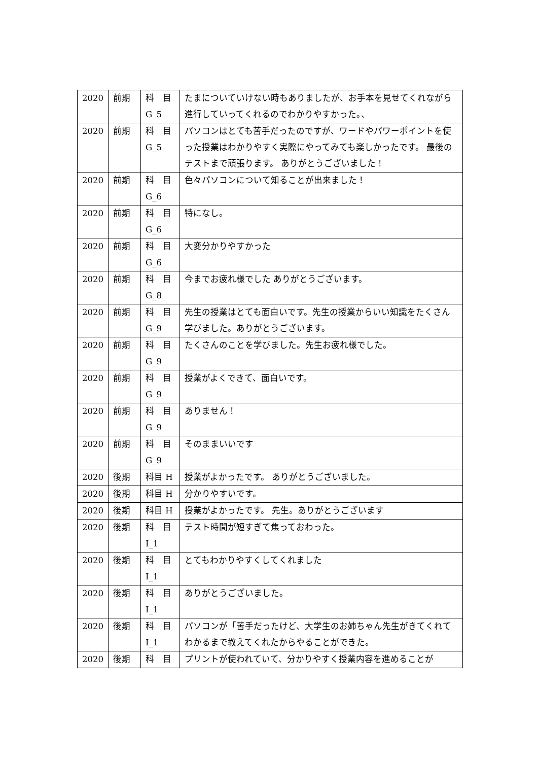| 2020 | 前期 | 科 目 G_5 | たまについていけない時もありましたが、お手本を見せてくれながら進行していってくれるのでわかりやすかった。、 |
| 2020 | 前期 | 科 目 G_5 | パソコンはとても苦手だったのですが、ワードやパワーポイントを使った授業はわかりやすく実際にやってみても楽しかったです。 最後のテストまで頑張ります。 ありがとうございました！ |
| 2020 | 前期 | 科 目 G_6 | 色々パソコンについて知ることが出来ました！ |
| 2020 | 前期 | 科 目 G_6 | 特になし。 |
| 2020 | 前期 | 科 目 G_6 | 大変分かりやすかった |
| 2020 | 前期 | 科 目 G_8 | 今までお疲れ様でした ありがとうございます。 |
| 2020 | 前期 | 科 目 G_9 | 先生の授業はとても面白いです。先生の授業からいい知識をたくさん学びました。ありがとうございます。 |
| 2020 | 前期 | 科 目 G_9 | たくさんのことを学びました。先生お疲れ様でした。 |
| 2020 | 前期 | 科 目 G_9 | 授業がよくできて、面白いです。 |
| 2020 | 前期 | 科 目 G_9 | ありません！ |
| 2020 | 前期 | 科 目 G_9 | そのままいいです |
| 2020 | 後期 | 科目 H | 授業がよかったです。 ありがとうございました。 |
| 2020 | 後期 | 科目 H | 分かりやすいです。 |
| 2020 | 後期 | 科目 H | 授業がよかったです。 先生。ありがとうございます |
| 2020 | 後期 | 科 目 I_1 | テスト時間が短すぎて焦っておわった。 |
| 2020 | 後期 | 科 目 I_1 | とてもわかりやすくしてくれました |
| 2020 | 後期 | 科 目 I_1 | ありがとうございました。 |
| 2020 | 後期 | 科 目 I_1 | パソコンが「苦手だったけど、大学生のお姉ちゃん先生がきてくれてわかるまで教えてくれたからやることができた。 |
| 2020 | 後期 | 科 目 | プリントが使われていて、分かりやすく授業内容を進めることが |